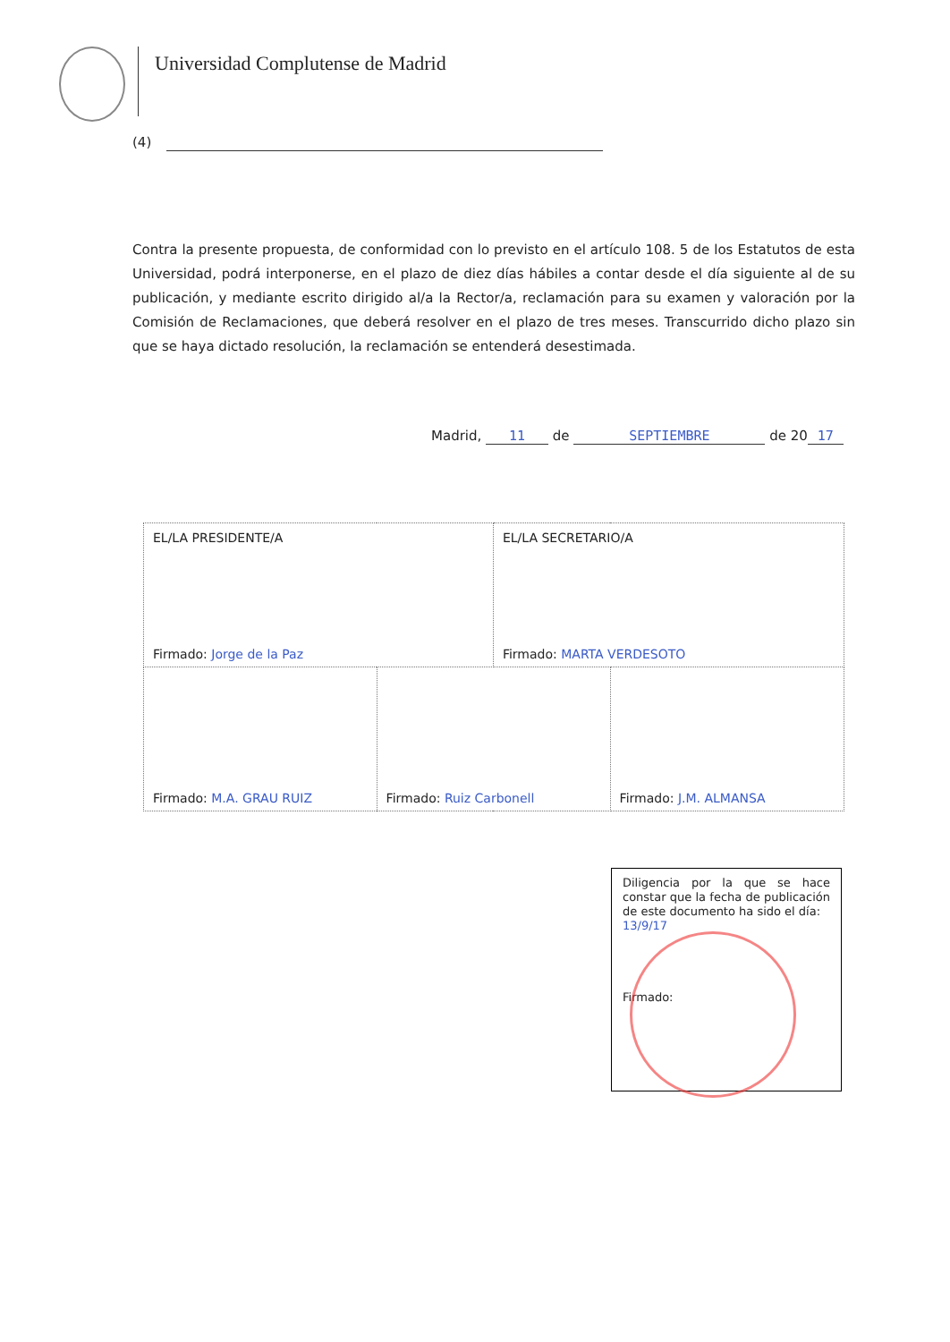Universidad Complutense de Madrid
(4)
Contra la presente propuesta, de conformidad con lo previsto en el artículo 108. 5 de los Estatutos de esta Universidad, podrá interponerse, en el plazo de diez días hábiles a contar desde el día siguiente al de su publicación, y mediante escrito dirigido al/a la Rector/a, reclamación para su examen y valoración por la Comisión de Reclamaciones, que deberá resolver en el plazo de tres meses. Transcurrido dicho plazo sin que se haya dictado resolución, la reclamación se entenderá desestimada.
Madrid, 11 de SEPTIEMBRE de 20 17
| EL/LA PRESIDENTE/A Firmado: Jorge de la Paz | | EL/LA SECRETARIO/A Firmado: MARTA VERDESOTO | |
| Firmado: M.A. GRAU RUIZ | Firmado: Ruiz Carbonell | | Firmado: J.M. ALMANSA |
Diligencia por la que se hace constar que la fecha de publicación de este documento ha sido el día:
13/9/17
Firmado: